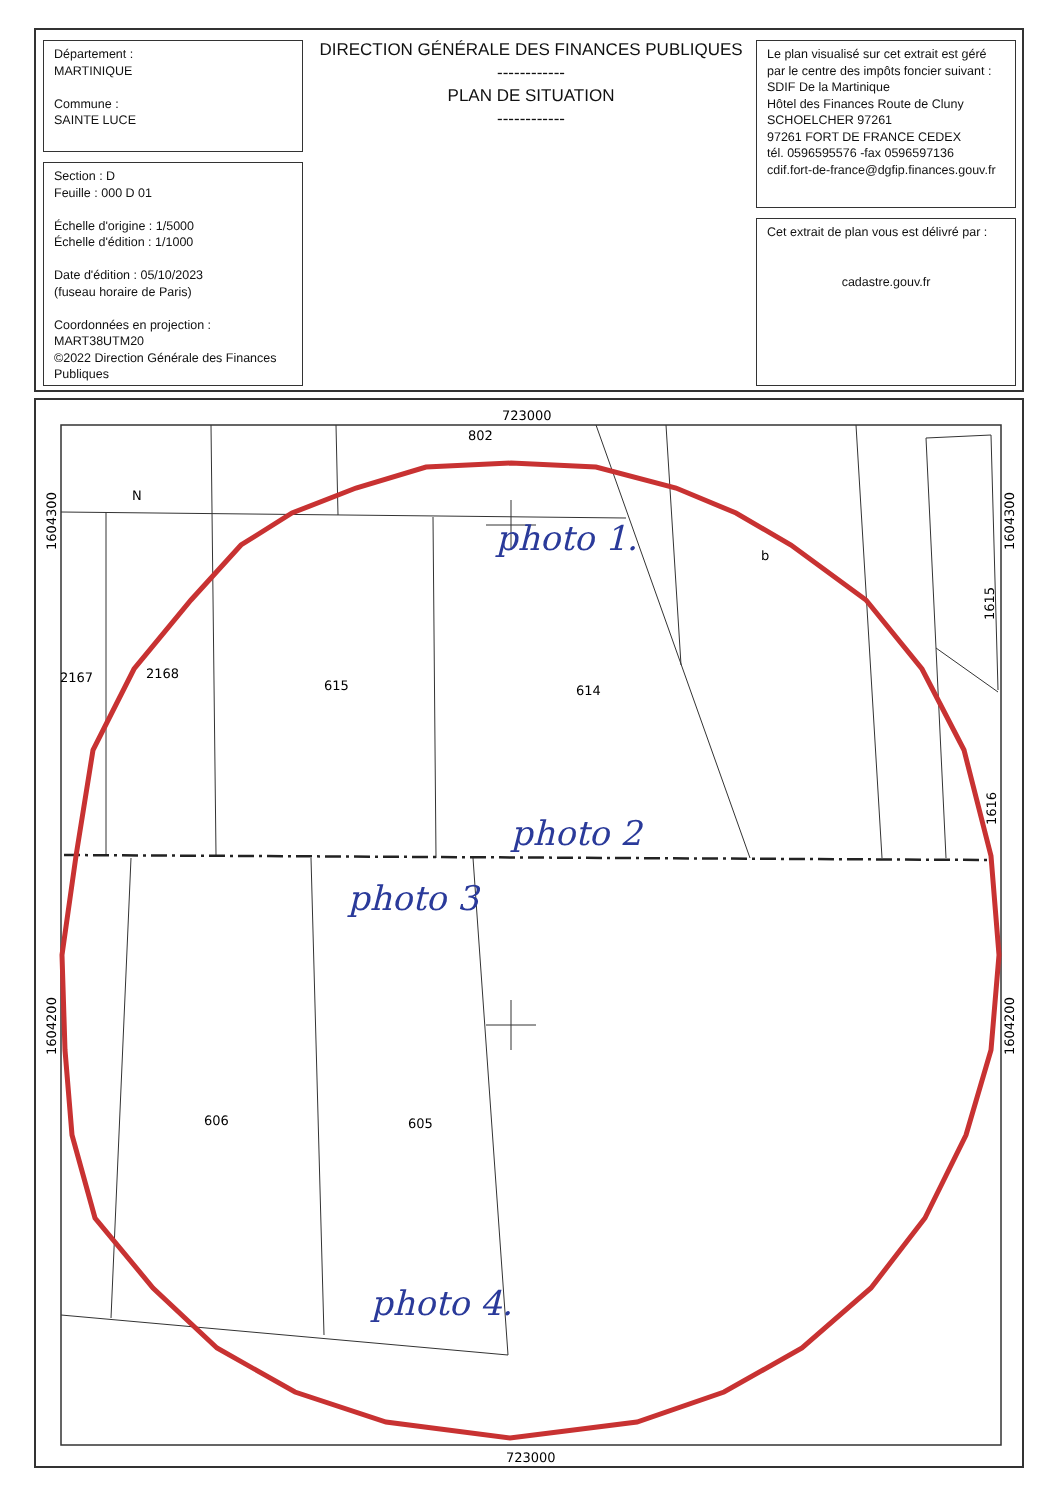Département :
MARTINIQUE
Commune :
SAINTE LUCE
DIRECTION GÉNÉRALE DES FINANCES PUBLIQUES
------------
PLAN DE SITUATION
------------
Section : D
Feuille : 000 D 01
Échelle d'origine : 1/5000
Échelle d'édition : 1/1000
Date d'édition : 05/10/2023
(fuseau horaire de Paris)
Coordonnées en projection :
MART38UTM20
©2022 Direction Générale des Finances Publiques
Le plan visualisé sur cet extrait est géré par le centre des impôts foncier suivant :
SDIF De la Martinique
Hôtel des Finances Route de Cluny
SCHOELCHER 97261
97261 FORT DE FRANCE CEDEX
tél. 0596595576 -fax 0596597136
cdif.fort-de-france@dgfip.finances.gouv.fr
Cet extrait de plan vous est délivré par :
cadastre.gouv.fr
723000
723000
1604300
1604200
1604300
1604200
802
N
b
1615
2167
2168
615
614
1616
606
605
photo 1.
photo 2
photo 3
photo 4.